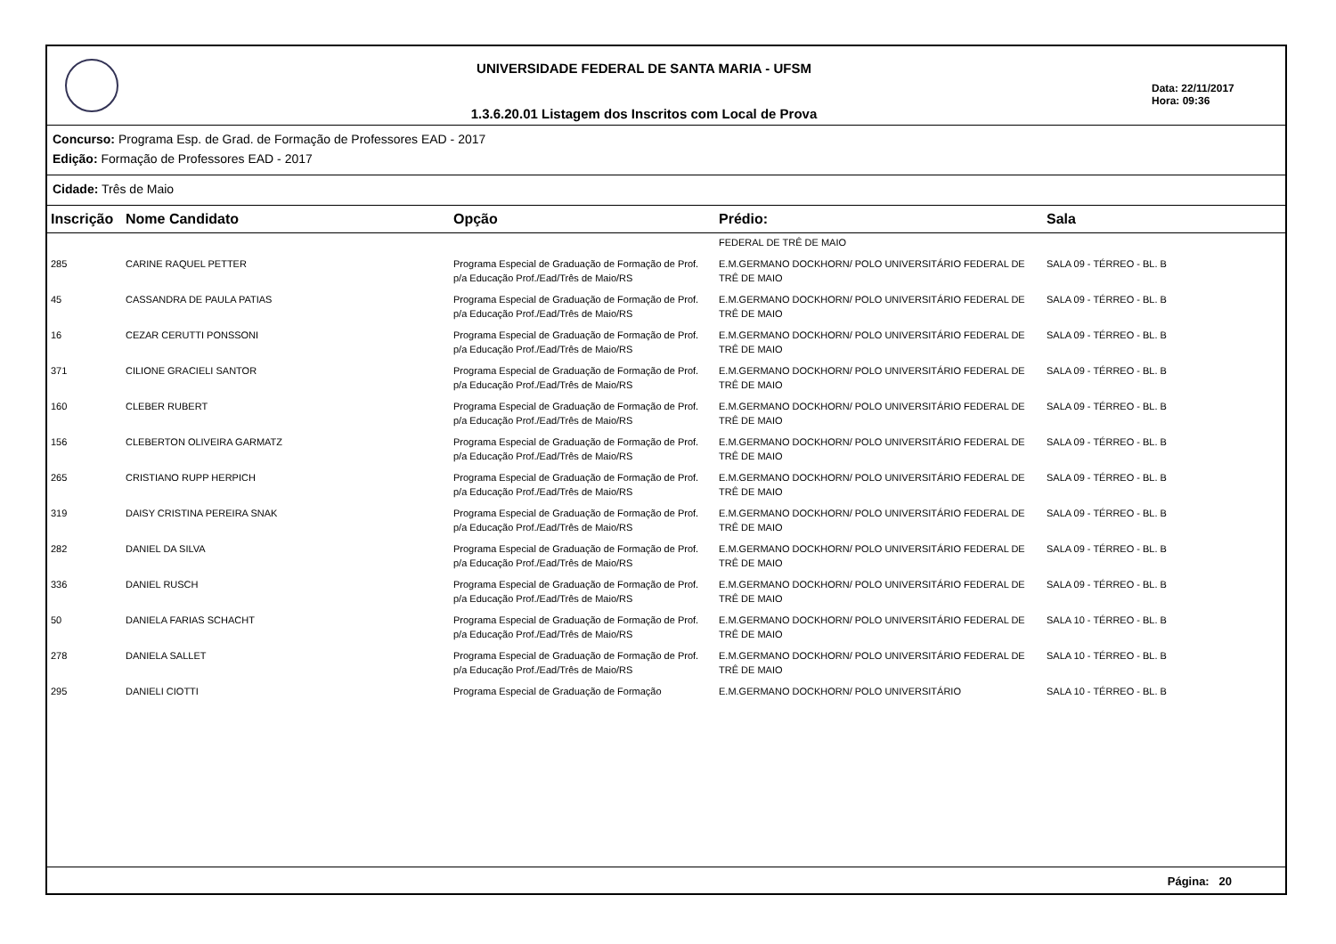UNIVERSIDADE FEDERAL DE SANTA MARIA - UFSM
1.3.6.20.01 Listagem dos Inscritos com Local de Prova
Data: 22/11/2017
Hora: 09:36
Concurso: Programa Esp. de Grad. de Formação de Professores EAD - 2017
Edição: Formação de Professores EAD - 2017
Cidade: Três de Maio
| Inscrição | Nome Candidato | Opção | Prédio: | Sala |
| --- | --- | --- | --- | --- |
| | | | FEDERAL DE TRÊ DE MAIO | |
| 285 | CARINE RAQUEL PETTER | Programa Especial de Graduação de Formação de Prof. p/a Educação Prof./Ead/Três de Maio/RS | E.M.GERMANO DOCKHORN/ POLO UNIVERSITÁRIO FEDERAL DE TRÊ DE MAIO | SALA 09 - TÉRREO - BL. B |
| 45 | CASSANDRA DE PAULA PATIAS | Programa Especial de Graduação de Formação de Prof. p/a Educação Prof./Ead/Três de Maio/RS | E.M.GERMANO DOCKHORN/ POLO UNIVERSITÁRIO FEDERAL DE TRÊ DE MAIO | SALA 09 - TÉRREO - BL. B |
| 16 | CEZAR CERUTTI PONSSONI | Programa Especial de Graduação de Formação de Prof. p/a Educação Prof./Ead/Três de Maio/RS | E.M.GERMANO DOCKHORN/ POLO UNIVERSITÁRIO FEDERAL DE TRÊ DE MAIO | SALA 09 - TÉRREO - BL. B |
| 371 | CILIONE GRACIELI SANTOR | Programa Especial de Graduação de Formação de Prof. p/a Educação Prof./Ead/Três de Maio/RS | E.M.GERMANO DOCKHORN/ POLO UNIVERSITÁRIO FEDERAL DE TRÊ DE MAIO | SALA 09 - TÉRREO - BL. B |
| 160 | CLEBER RUBERT | Programa Especial de Graduação de Formação de Prof. p/a Educação Prof./Ead/Três de Maio/RS | E.M.GERMANO DOCKHORN/ POLO UNIVERSITÁRIO FEDERAL DE TRÊ DE MAIO | SALA 09 - TÉRREO - BL. B |
| 156 | CLEBERTON OLIVEIRA GARMATZ | Programa Especial de Graduação de Formação de Prof. p/a Educação Prof./Ead/Três de Maio/RS | E.M.GERMANO DOCKHORN/ POLO UNIVERSITÁRIO FEDERAL DE TRÊ DE MAIO | SALA 09 - TÉRREO - BL. B |
| 265 | CRISTIANO RUPP HERPICH | Programa Especial de Graduação de Formação de Prof. p/a Educação Prof./Ead/Três de Maio/RS | E.M.GERMANO DOCKHORN/ POLO UNIVERSITÁRIO FEDERAL DE TRÊ DE MAIO | SALA 09 - TÉRREO - BL. B |
| 319 | DAISY CRISTINA PEREIRA SNAK | Programa Especial de Graduação de Formação de Prof. p/a Educação Prof./Ead/Três de Maio/RS | E.M.GERMANO DOCKHORN/ POLO UNIVERSITÁRIO FEDERAL DE TRÊ DE MAIO | SALA 09 - TÉRREO - BL. B |
| 282 | DANIEL DA SILVA | Programa Especial de Graduação de Formação de Prof. p/a Educação Prof./Ead/Três de Maio/RS | E.M.GERMANO DOCKHORN/ POLO UNIVERSITÁRIO FEDERAL DE TRÊ DE MAIO | SALA 09 - TÉRREO - BL. B |
| 336 | DANIEL RUSCH | Programa Especial de Graduação de Formação de Prof. p/a Educação Prof./Ead/Três de Maio/RS | E.M.GERMANO DOCKHORN/ POLO UNIVERSITÁRIO FEDERAL DE TRÊ DE MAIO | SALA 09 - TÉRREO - BL. B |
| 50 | DANIELA FARIAS SCHACHT | Programa Especial de Graduação de Formação de Prof. p/a Educação Prof./Ead/Três de Maio/RS | E.M.GERMANO DOCKHORN/ POLO UNIVERSITÁRIO FEDERAL DE TRÊ DE MAIO | SALA 10 - TÉRREO - BL. B |
| 278 | DANIELA SALLET | Programa Especial de Graduação de Formação de Prof. p/a Educação Prof./Ead/Três de Maio/RS | E.M.GERMANO DOCKHORN/ POLO UNIVERSITÁRIO FEDERAL DE TRÊ DE MAIO | SALA 10 - TÉRREO - BL. B |
| 295 | DANIELI CIOTTI | Programa Especial de Graduação de Formação | E.M.GERMANO DOCKHORN/ POLO UNIVERSITÁRIO | SALA 10 - TÉRREO - BL. B |
Página: 20